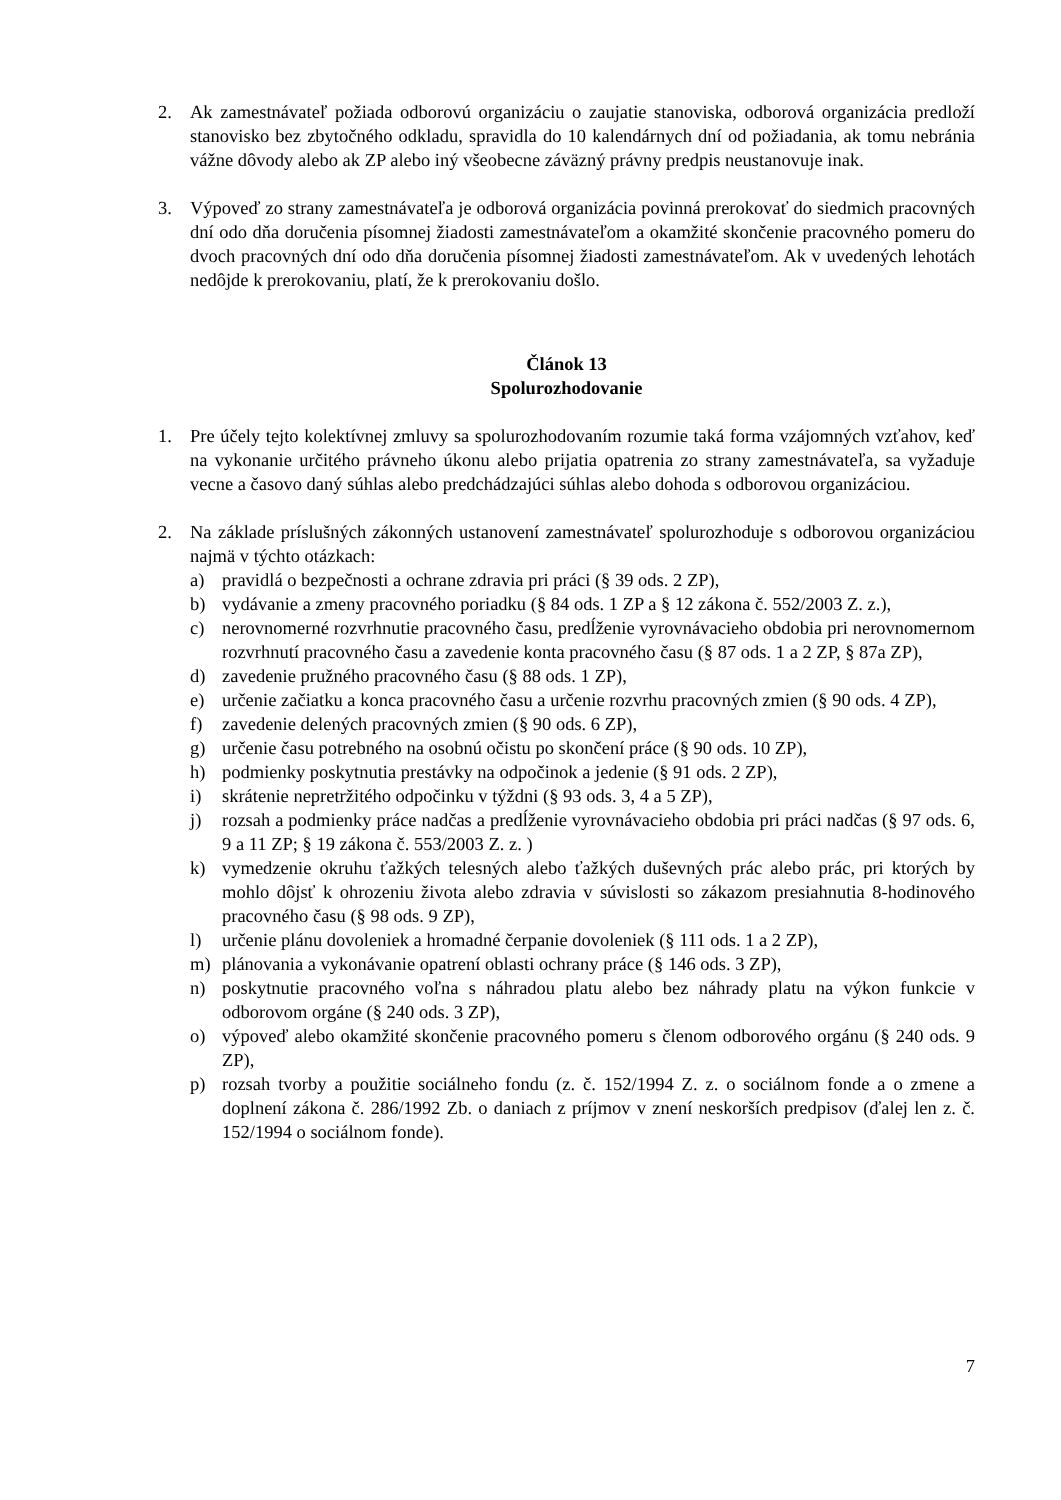2. Ak zamestnávateľ požiada odborovú organizáciu o zaujatie stanoviska, odborová organizácia predloží stanovisko bez zbytočného odkladu, spravidla do 10 kalendárnych dní od požiadania, ak tomu nebránia vážne dôvody alebo ak ZP alebo iný všeobecne záväzný právny predpis neustanovuje inak.
3. Výpoveď zo strany zamestnávateľa je odborová organizácia povinná prerokovať do siedmich pracovných dní odo dňa doručenia písomnej žiadosti zamestnávateľom a okamžité skončenie pracovného pomeru do dvoch pracovných dní odo dňa doručenia písomnej žiadosti zamestnávateľom. Ak v uvedených lehotách nedôjde k prerokovaniu, platí, že k prerokovaniu došlo.
Článok 13
Spolurozhodovanie
1. Pre účely tejto kolektívnej zmluvy sa spolurozhodovaním rozumie taká forma vzájomných vzťahov, keď na vykonanie určitého právneho úkonu alebo prijatia opatrenia zo strany zamestnávateľa, sa vyžaduje vecne a časovo daný súhlas alebo predchádzajúci súhlas alebo dohoda s odborovou organizáciou.
2. Na základe príslušných zákonných ustanovení zamestnávateľ spolurozhoduje s odborovou organizáciou najmä v týchto otázkach:
a) pravidlá o bezpečnosti a ochrane zdravia pri práci (§ 39 ods. 2 ZP),
b) vydávanie a zmeny pracovného poriadku (§ 84 ods. 1 ZP a § 12 zákona č. 552/2003 Z. z.),
c) nerovnomerné rozvrhnutie pracovného času, predĺženie vyrovnávacieho obdobia pri nerovnomernom rozvrhnutí pracovného času a zavedenie konta pracovného času (§ 87 ods. 1 a 2 ZP, § 87a ZP),
d) zavedenie pružného pracovného času (§ 88 ods. 1 ZP),
e) určenie začiatku a konca pracovného času a určenie rozvrhu pracovných zmien (§ 90 ods. 4 ZP),
f) zavedenie delených pracovných zmien (§ 90 ods. 6 ZP),
g) určenie času potrebného na osobnú očistu po skončení práce (§ 90 ods. 10 ZP),
h) podmienky poskytnutia prestávky na odpočinok a jedenie (§ 91 ods. 2 ZP),
i) skrátenie nepretržitého odpočinku v týždni (§ 93 ods. 3, 4 a 5 ZP),
j) rozsah a podmienky práce nadčas a predĺženie vyrovnávacieho obdobia pri práci nadčas (§ 97 ods. 6, 9 a 11 ZP; § 19 zákona č. 553/2003 Z. z. )
k) vymedzenie okruhu ťažkých telesných alebo ťažkých duševných prác alebo prác, pri ktorých by mohlo dôjsť k ohrozeniu života alebo zdravia v súvislosti so zákazom presiahnutia 8-hodinového pracovného času (§ 98 ods. 9 ZP),
l) určenie plánu dovoleniek a hromadné čerpanie dovoleniek (§ 111 ods. 1 a 2 ZP),
m) plánovania a vykonávanie opatrení oblasti ochrany práce (§ 146 ods. 3 ZP),
n) poskytnutie pracovného voľna s náhradou platu alebo bez náhrady platu na výkon funkcie v odborovom orgáne (§ 240 ods. 3 ZP),
o) výpoveď alebo okamžité skončenie pracovného pomeru s členom odborového orgánu (§ 240 ods. 9 ZP),
p) rozsah tvorby a použitie sociálneho fondu (z. č. 152/1994 Z. z. o sociálnom fonde a o zmene a doplnení zákona č. 286/1992 Zb. o daniach z príjmov v znení neskorších predpisov (ďalej len z. č. 152/1994 o sociálnom fonde).
7